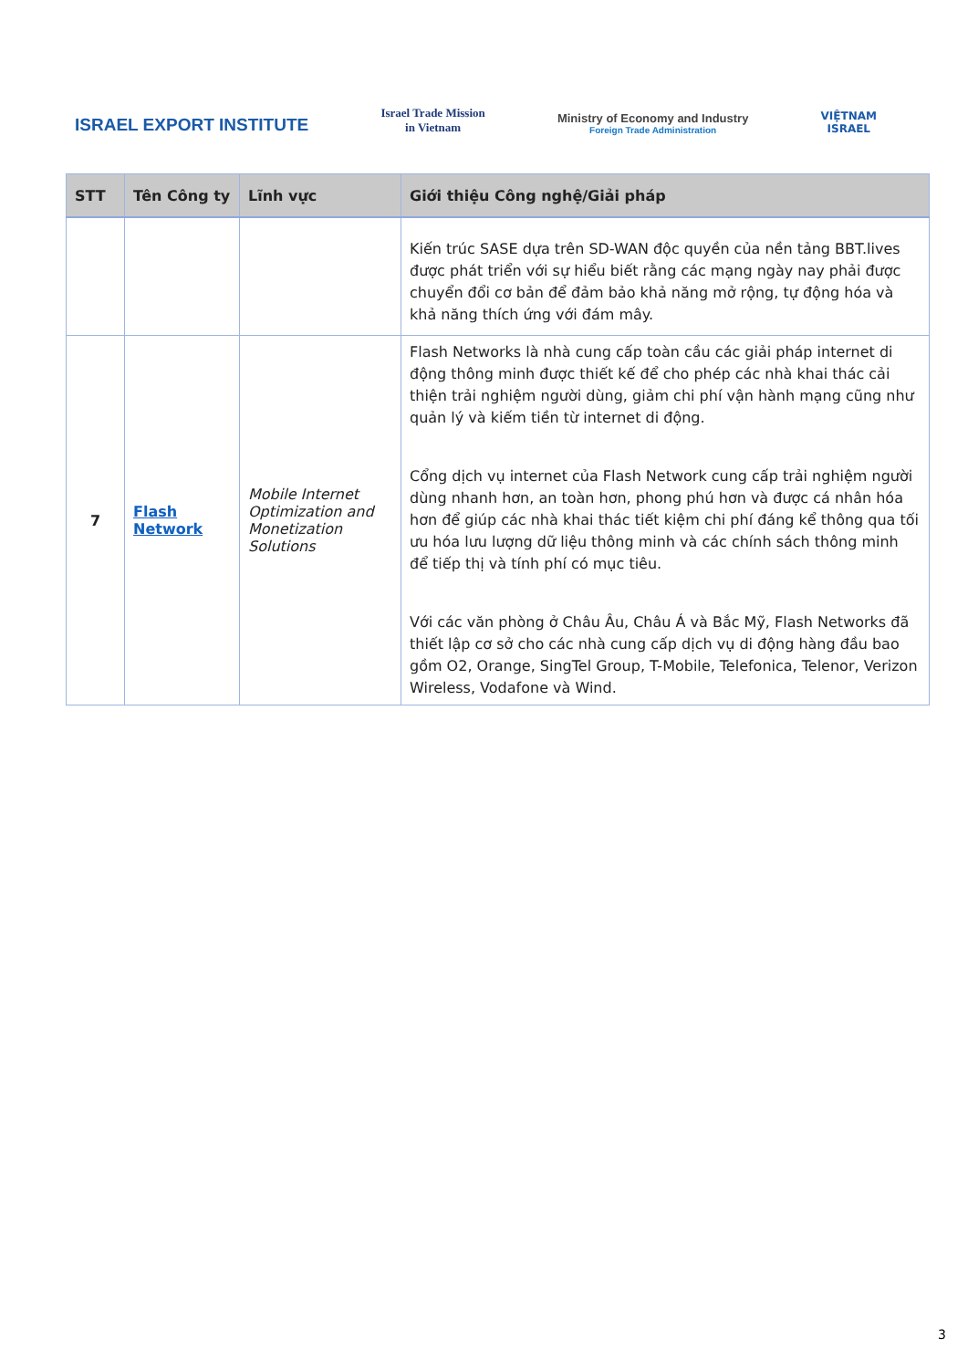ISRAEL EXPORT INSTITUTE
Israel Trade Mission
in Vietnam
Ministry of Economy and Industry
Foreign Trade Administration
VIỆTNAM
ISRAEL
| STT | Tên Công ty | Lĩnh vực | Giới thiệu Công nghệ/Giải pháp |
| --- | --- | --- | --- |
| | | | Kiến trúc SASE dựa trên SD-WAN độc quyền của nền tảng BBT.lives được phát triển với sự hiểu biết rằng các mạng ngày nay phải được chuyển đổi cơ bản để đảm bảo khả năng mở rộng, tự động hóa và khả năng thích ứng với đám mây. |
| 7 | Flash Network | Mobile Internet Optimization and Monetization Solutions | Flash Networks là nhà cung cấp toàn cầu các giải pháp internet di động thông minh được thiết kế để cho phép các nhà khai thác cải thiện trải nghiệm người dùng, giảm chi phí vận hành mạng cũng như quản lý và kiếm tiền từ internet di động. Cổng dịch vụ internet của Flash Network cung cấp trải nghiệm người dùng nhanh hơn, an toàn hơn, phong phú hơn và được cá nhân hóa hơn để giúp các nhà khai thác tiết kiệm chi phí đáng kể thông qua tối ưu hóa lưu lượng dữ liệu thông minh và các chính sách thông minh để tiếp thị và tính phí có mục tiêu. Với các văn phòng ở Châu Âu, Châu Á và Bắc Mỹ, Flash Networks đã thiết lập cơ sở cho các nhà cung cấp dịch vụ di động hàng đầu bao gồm O2, Orange, SingTel Group, T-Mobile, Telefonica, Telenor, Verizon Wireless, Vodafone và Wind. |
3